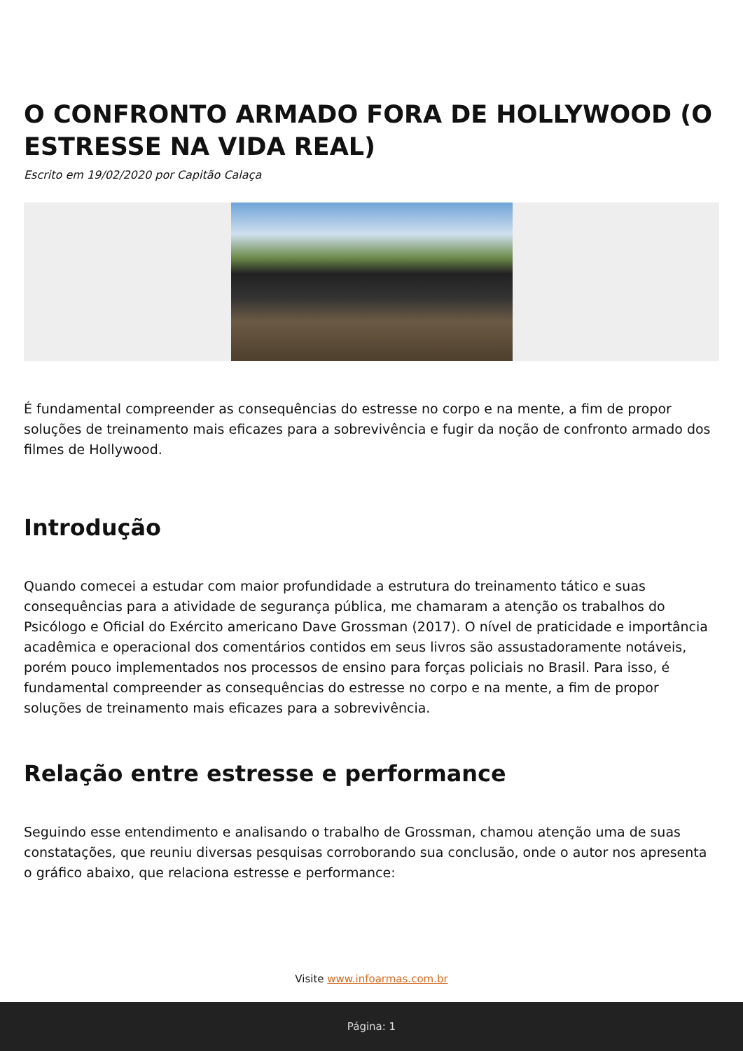O CONFRONTO ARMADO FORA DE HOLLYWOOD (O ESTRESSE NA VIDA REAL)
Escrito em 19/02/2020 por Capitão Calaça
É fundamental compreender as consequências do estresse no corpo e na mente, a fim de propor soluções de treinamento mais eficazes para a sobrevivência e fugir da noção de confronto armado dos filmes de Hollywood.
Introdução
Quando comecei a estudar com maior profundidade a estrutura do treinamento tático e suas consequências para a atividade de segurança pública, me chamaram a atenção os trabalhos do Psicólogo e Oficial do Exército americano Dave Grossman (2017). O nível de praticidade e importância acadêmica e operacional dos comentários contidos em seus livros são assustadoramente notáveis, porém pouco implementados nos processos de ensino para forças policiais no Brasil. Para isso, é fundamental compreender as consequências do estresse no corpo e na mente, a fim de propor soluções de treinamento mais eficazes para a sobrevivência.
Relação entre estresse e performance
Seguindo esse entendimento e analisando o trabalho de Grossman, chamou atenção uma de suas constatações, que reuniu diversas pesquisas corroborando sua conclusão, onde o autor nos apresenta o gráfico abaixo, que relaciona estresse e performance:
Visite www.infoarmas.com.br
Página: 1